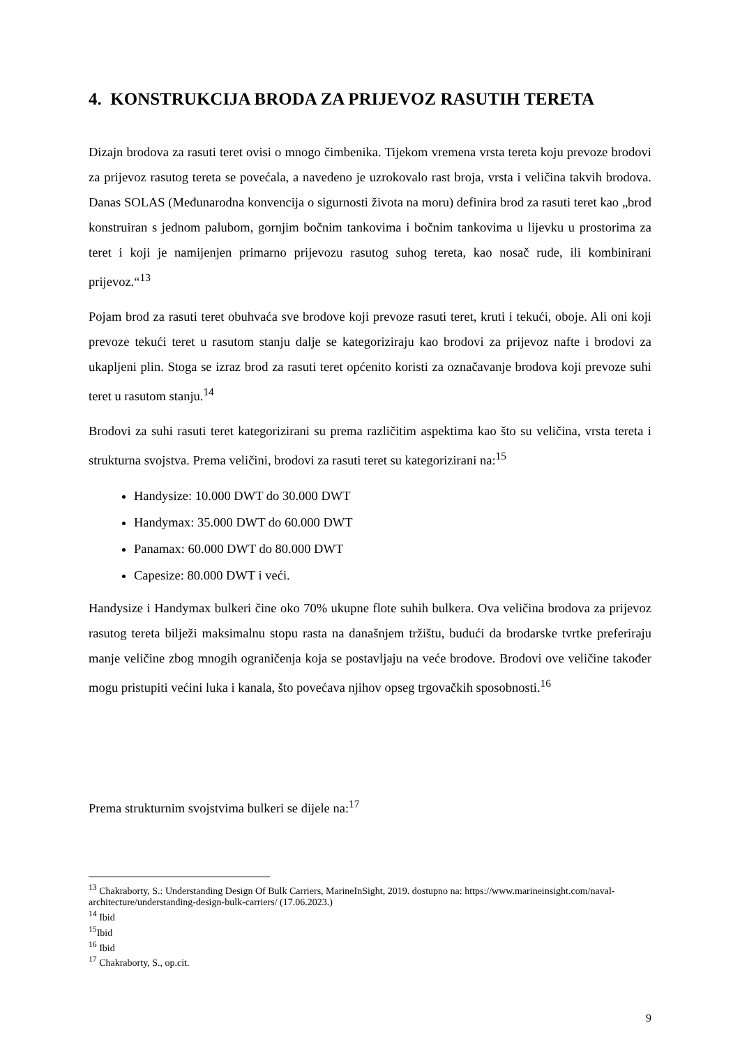4. KONSTRUKCIJA BRODA ZA PRIJEVOZ RASUTIH TERETA
Dizajn brodova za rasuti teret ovisi o mnogo čimbenika. Tijekom vremena vrsta tereta koju prevoze brodovi za prijevoz rasutog tereta se povećala, a navedeno je uzrokovalo rast broja, vrsta i veličina takvih brodova. Danas SOLAS (Međunarodna konvencija o sigurnosti života na moru) definira brod za rasuti teret kao „brod konstruiran s jednom palubom, gornjim bočnim tankovima i bočnim tankovima u lijevku u prostorima za teret i koji je namijenjen primarno prijevozu rasutog suhog tereta, kao nosač rude, ili kombinirani prijevoz.“<sup>13</sup>
Pojam brod za rasuti teret obuhvaća sve brodove koji prevoze rasuti teret, kruti i tekući, oboje. Ali oni koji prevoze tekući teret u rasutom stanju dalje se kategoriziraju kao brodovi za prijevoz nafte i brodovi za ukapljeni plin. Stoga se izraz brod za rasuti teret općenito koristi za označavanje brodova koji prevoze suhi teret u rasutom stanju.<sup>14</sup>
Brodovi za suhi rasuti teret kategorizirani su prema različitim aspektima kao što su veličina, vrsta tereta i strukturna svojstva. Prema veličini, brodovi za rasuti teret su kategorizirani na:<sup>15</sup>
Handysize: 10.000 DWT do 30.000 DWT
Handymax: 35.000 DWT do 60.000 DWT
Panamax: 60.000 DWT do 80.000 DWT
Capesize: 80.000 DWT i veći.
Handysize i Handymax bulkeri čine oko 70% ukupne flote suhih bulkera. Ova veličina brodova za prijevoz rasutog tereta bilježi maksimalnu stopu rasta na današnjem tržištu, budući da brodarske tvrtke preferiraju manje veličine zbog mnogih ograničenja koja se postavljaju na veće brodove. Brodovi ove veličine također mogu pristupiti većini luka i kanala, što povećava njihov opseg trgovačkih sposobnosti.<sup>16</sup>
Prema strukturnim svojstvima bulkeri se dijele na:<sup>17</sup>
<sup>13</sup> Chakraborty, S.: Understanding Design Of Bulk Carriers, MarineInSight, 2019. dostupno na: https://www.marineinsight.com/naval-architecture/understanding-design-bulk-carriers/ (17.06.2023.)
<sup>14</sup> Ibid
<sup>15</sup> Ibid
<sup>16</sup> Ibid
<sup>17</sup> Chakraborty, S., op.cit.
9